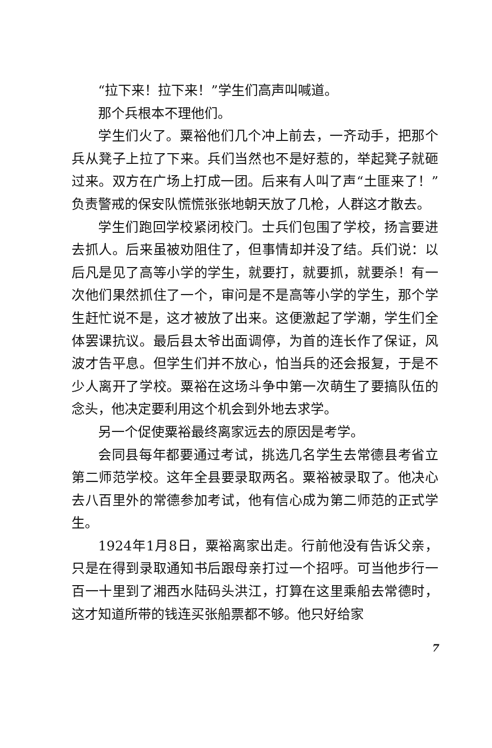“拉下来！拉下来！”学生们高声叫喊道。
那个兵根本不理他们。
学生们火了。粟裕他们几个冲上前去，一齐动手，把那个兵从凳子上拉了下来。兵们当然也不是好惹的，举起凳子就砸过来。双方在广场上打成一团。后来有人叫了声“土匪来了！”负责警戒的保安队慌慌张张地朝天放了几枪，人群这才散去。
学生们跑回学校紧闭校门。士兵们包围了学校，扬言要进去抓人。后来虽被劝阻住了，但事情却并没了结。兵们说：以后凡是见了高等小学的学生，就要打，就要抓，就要杀！有一次他们果然抓住了一个，审问是不是高等小学的学生，那个学生赶忙说不是，这才被放了出来。这便激起了学潮，学生们全体罢课抗议。最后县太爷出面调停，为首的连长作了保证，风波才告平息。但学生们并不放心，怕当兵的还会报复，于是不少人离开了学校。粟裕在这场斗争中第一次萌生了要搞队伍的念头，他决定要利用这个机会到外地去求学。
另一个促使粟裕最终离家远去的原因是考学。
会同县每年都要通过考试，挑选几名学生去常德县考省立第二师范学校。这年全县要录取两名。粟裕被录取了。他决心去八百里外的常德参加考试，他有信心成为第二师范的正式学生。
1924年1月8日，粟裕离家出走。行前他没有告诉父亲，只是在得到录取通知书后跟母亲打过一个招呼。可当他步行一百一十里到了湘西水陆码头洪江，打算在这里乘船去常德时，这才知道所带的钱连买张船票都不够。他只好给家
7